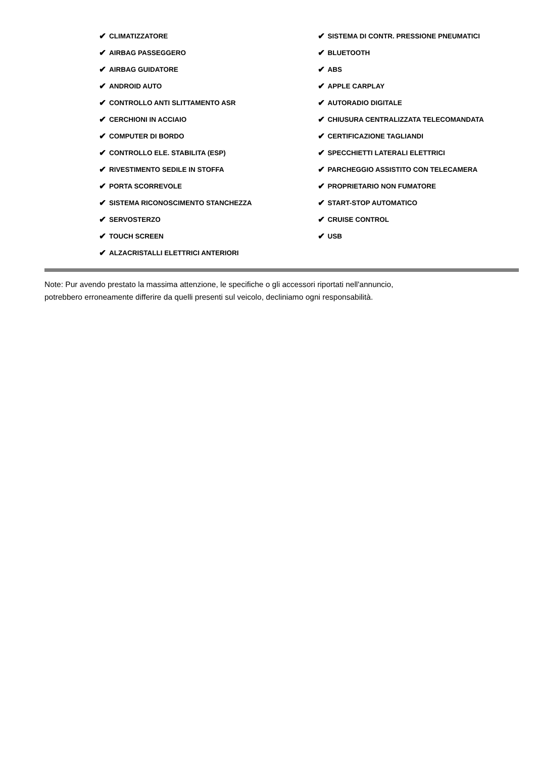✔ CLIMATIZZATORE
✔ AIRBAG PASSEGGERO
✔ AIRBAG GUIDATORE
✔ ANDROID AUTO
✔ CONTROLLO ANTI SLITTAMENTO ASR
✔ CERCHIONI IN ACCIAIO
✔ COMPUTER DI BORDO
✔ CONTROLLO ELE. STABILITA (ESP)
✔ RIVESTIMENTO SEDILE IN STOFFA
✔ PORTA SCORREVOLE
✔ SISTEMA RICONOSCIMENTO STANCHEZZA
✔ SERVOSTERZO
✔ TOUCH SCREEN
✔ ALZACRISTALLI ELETTRICI ANTERIORI
✔ SISTEMA DI CONTR. PRESSIONE PNEUMATICI
✔ BLUETOOTH
✔ ABS
✔ APPLE CARPLAY
✔ AUTORADIO DIGITALE
✔ CHIUSURA CENTRALIZZATA TELECOMANDATA
✔ CERTIFICAZIONE TAGLIANDI
✔ SPECCHIETTI LATERALI ELETTRICI
✔ PARCHEGGIO ASSISTITO CON TELECAMERA
✔ PROPRIETARIO NON FUMATORE
✔ START-STOP AUTOMATICO
✔ CRUISE CONTROL
✔ USB
Note: Pur avendo prestato la massima attenzione, le specifiche o gli accessori riportati nell'annuncio,
potrebbero erroneamente differire da quelli presenti sul veicolo, decliniamo ogni responsabilità.